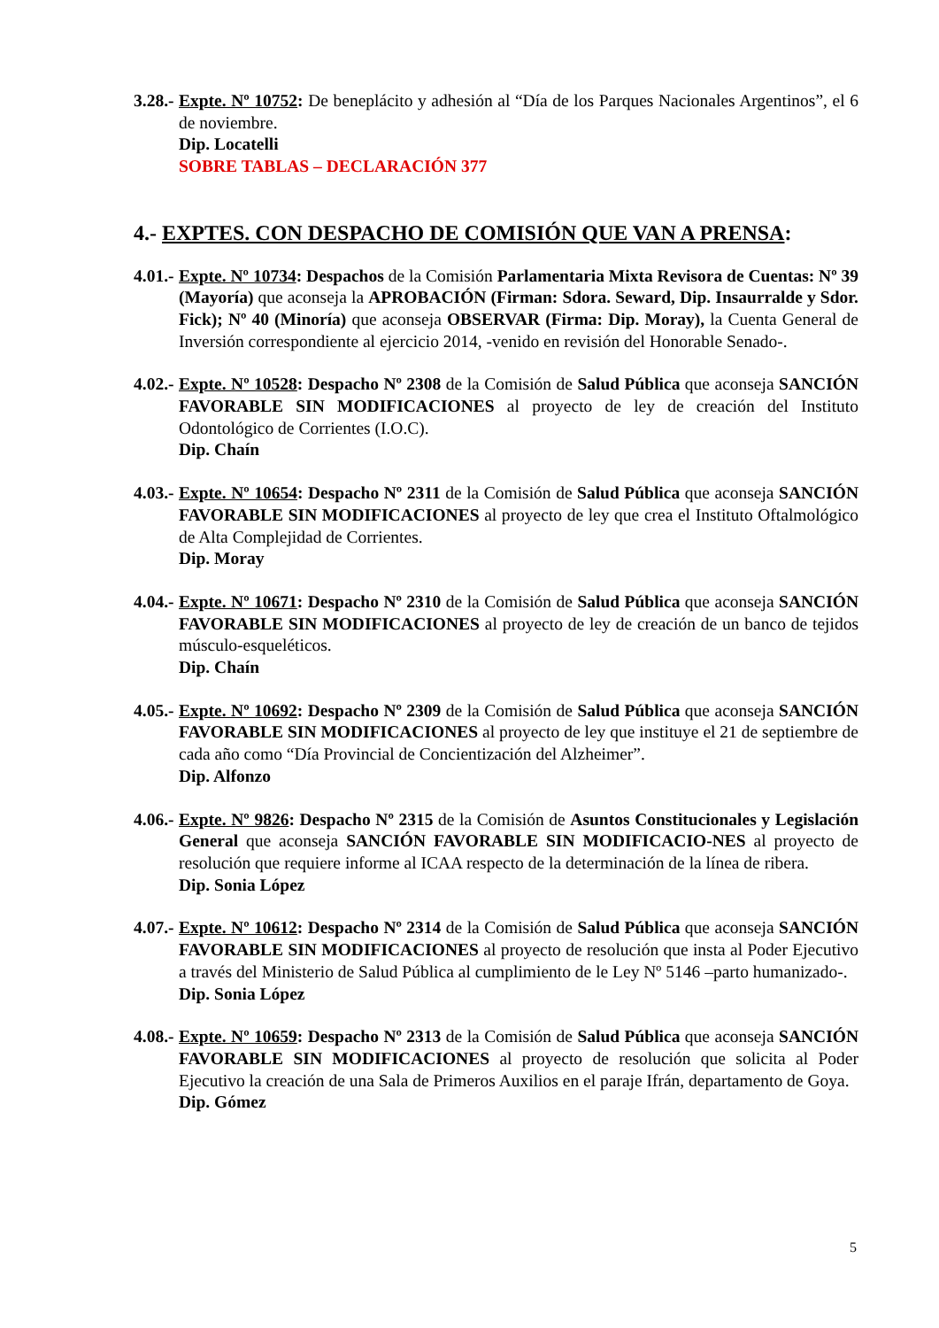3.28.-
Expte. Nº 10752: De beneplácito y adhesión al “Día de los Parques Nacionales Argentinos”, el 6 de noviembre.
Dip. Locatelli
SOBRE TABLAS – DECLARACIÓN 377
4.- EXPTES. CON DESPACHO DE COMISIÓN QUE VAN A PRENSA:
4.01.-
Expte. Nº 10734: Despachos de la Comisión Parlamentaria Mixta Revisora de Cuentas: Nº 39 (Mayoría) que aconseja la APROBACIÓN (Firman: Sdora. Seward, Dip. Insaurralde y Sdor. Fick); Nº 40 (Minoría) que aconseja OBSERVAR (Firma: Dip. Moray), la Cuenta General de Inversión correspondiente al ejercicio 2014, -venido en revisión del Honorable Senado-.
4.02.-
Expte. Nº 10528: Despacho Nº 2308 de la Comisión de Salud Pública que aconseja SANCIÓN FAVORABLE SIN MODIFICACIONES al proyecto de ley de creación del Instituto Odontológico de Corrientes (I.O.C).
Dip. Chaín
4.03.-
Expte. Nº 10654: Despacho Nº 2311 de la Comisión de Salud Pública que aconseja SANCIÓN FAVORABLE SIN MODIFICACIONES al proyecto de ley que crea el Instituto Oftalmológico de Alta Complejidad de Corrientes.
Dip. Moray
4.04.-
Expte. Nº 10671: Despacho Nº 2310 de la Comisión de Salud Pública que aconseja SANCIÓN FAVORABLE SIN MODIFICACIONES al proyecto de ley de creación de un banco de tejidos músculo-esqueléticos.
Dip. Chaín
4.05.-
Expte. Nº 10692: Despacho Nº 2309 de la Comisión de Salud Pública que aconseja SANCIÓN FAVORABLE SIN MODIFICACIONES al proyecto de ley que instituye el 21 de septiembre de cada año como “Día Provincial de Concientización del Alzheimer”.
Dip. Alfonzo
4.06.-
Expte. Nº 9826: Despacho Nº 2315 de la Comisión de Asuntos Constitucionales y Legislación General que aconseja SANCIÓN FAVORABLE SIN MODIFICACIO-NES al proyecto de resolución que requiere informe al ICAA respecto de la determinación de la línea de ribera.
Dip. Sonia López
4.07.-
Expte. Nº 10612: Despacho Nº 2314 de la Comisión de Salud Pública que aconseja SANCIÓN FAVORABLE SIN MODIFICACIONES al proyecto de resolución que insta al Poder Ejecutivo a través del Ministerio de Salud Pública al cumplimiento de le Ley Nº 5146 –parto humanizado-.
Dip. Sonia López
4.08.-
Expte. Nº 10659: Despacho Nº 2313 de la Comisión de Salud Pública que aconseja SANCIÓN FAVORABLE SIN MODIFICACIONES al proyecto de resolución que solicita al Poder Ejecutivo la creación de una Sala de Primeros Auxilios en el paraje Ifrán, departamento de Goya.
Dip. Gómez
5